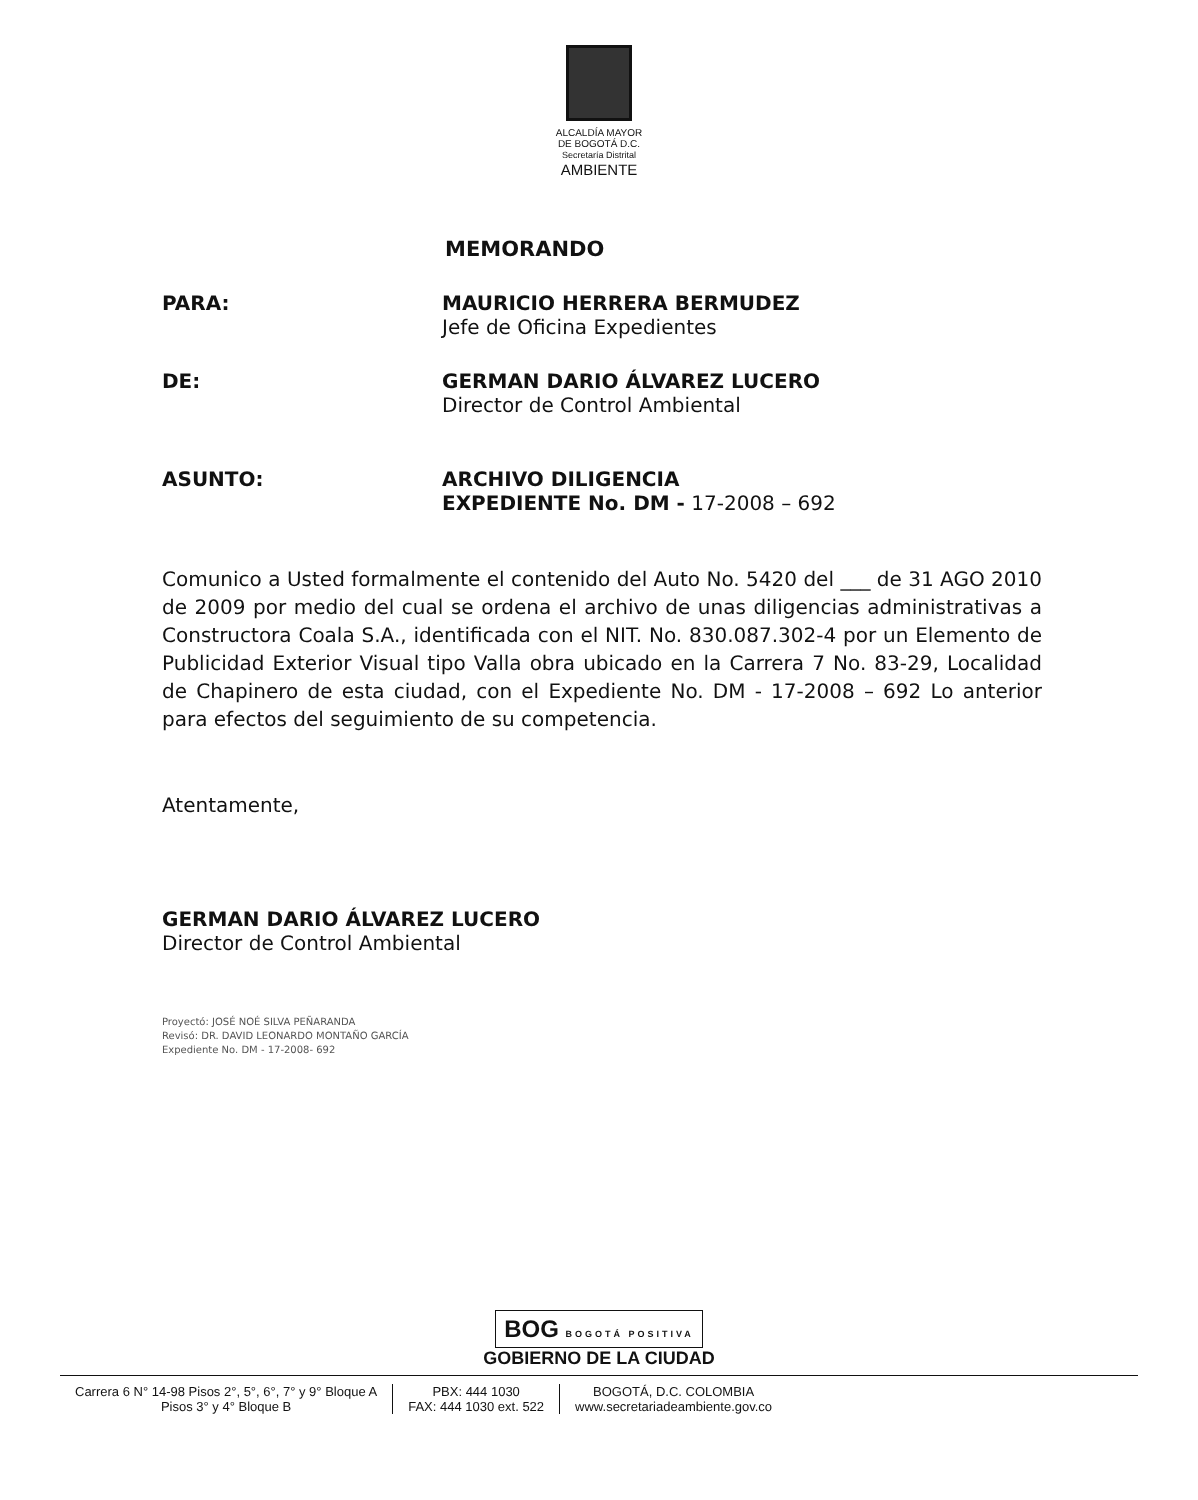ALCALDÍA MAYOR
DE BOGOTÁ D.C.
Secretaría Distrital
AMBIENTE
MEMORANDO
PARA: MAURICIO HERRERA BERMUDEZ
Jefe de Oficina Expedientes
DE: GERMAN DARIO ÁLVAREZ LUCERO
Director de Control Ambiental
ASUNTO: ARCHIVO DILIGENCIA
EXPEDIENTE No. DM - 17-2008 – 692
Comunico a Usted formalmente el contenido del Auto No. 5420 del ___ de 31 AGO 2010 de 2009 por medio del cual se ordena el archivo de unas diligencias administrativas a Constructora Coala S.A., identificada con el NIT. No. 830.087.302-4 por un Elemento de Publicidad Exterior Visual tipo Valla obra ubicado en la Carrera 7 No. 83-29, Localidad de Chapinero de esta ciudad, con el Expediente No. DM - 17-2008 – 692 Lo anterior para efectos del seguimiento de su competencia.
Atentamente,
GERMAN DARIO ÁLVAREZ LUCERO
Director de Control Ambiental
Proyectó: JOSÉ NOÉ SILVA PEÑARANDA
Revisó: DR. DAVID LEONARDO MONTAÑO GARCÍA
Expediente No. DM - 17-2008- 692
BOG BOGOTÁ POSITIVA
GOBIERNO DE LA CIUDAD
Carrera 6 N° 14-98 Pisos 2°, 5°, 6°, 7° y 9° Bloque A
Pisos 3° y 4° Bloque B
PBX: 444 1030
FAX: 444 1030 ext. 522
BOGOTÁ, D.C. COLOMBIA
www.secretariadeambiente.gov.co